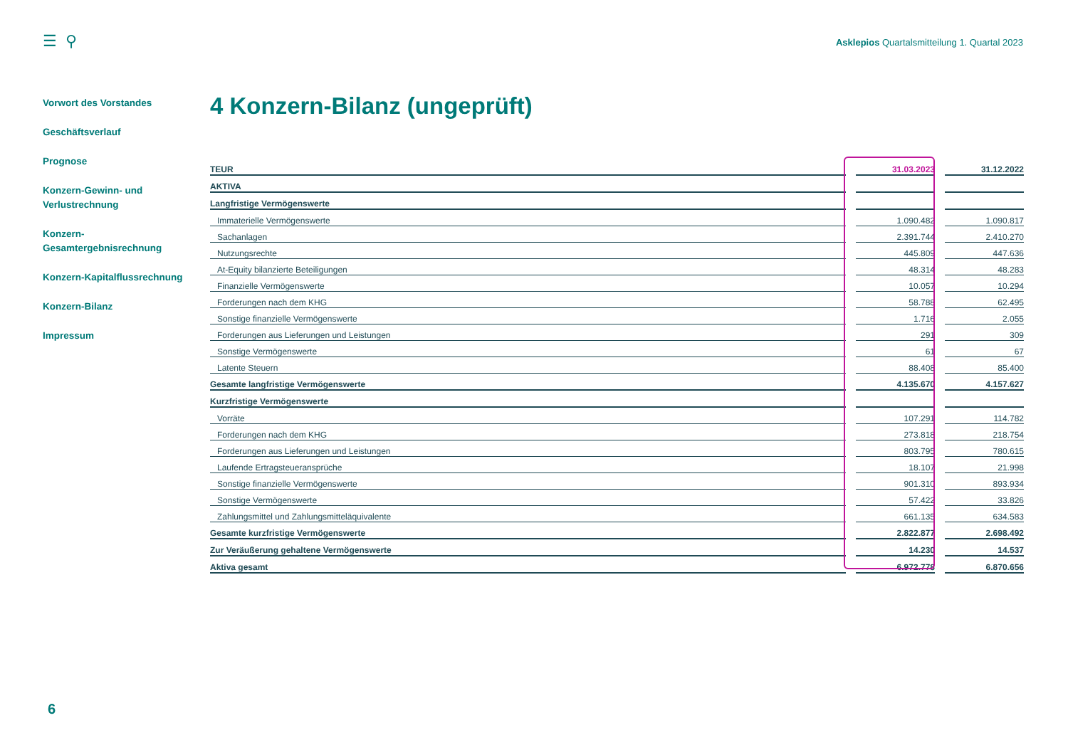☰ ⚲
Asklepios Quartalsmitteilung 1. Quartal 2023
Vorwort des Vorstandes
Geschäftsverlauf
Prognose
Konzern-Gewinn- und Verlustrechnung
Konzern-Gesamtergebnisrechnung
Konzern-Kapitalflussrechnung
Konzern-Bilanz
Impressum
4 Konzern-Bilanz (ungeprüft)
| TEUR | | 31.03.2023 | | 31.12.2022 |
| AKTIVA | | | | |
| Langfristige Vermögenswerte | | | | |
| Immaterielle Vermögenswerte | | 1.090.482 | | 1.090.817 |
| Sachanlagen | | 2.391.744 | | 2.410.270 |
| Nutzungsrechte | | 445.809 | | 447.636 |
| At-Equity bilanzierte Beteiligungen | | 48.314 | | 48.283 |
| Finanzielle Vermögenswerte | | 10.057 | | 10.294 |
| Forderungen nach dem KHG | | 58.788 | | 62.495 |
| Sonstige finanzielle Vermögenswerte | | 1.716 | | 2.055 |
| Forderungen aus Lieferungen und Leistungen | | 291 | | 309 |
| Sonstige Vermögenswerte | | 61 | | 67 |
| Latente Steuern | | 88.408 | | 85.400 |
| Gesamte langfristige Vermögenswerte | | 4.135.670 | | 4.157.627 |
| Kurzfristige Vermögenswerte | | | | |
| Vorräte | | 107.291 | | 114.782 |
| Forderungen nach dem KHG | | 273.818 | | 218.754 |
| Forderungen aus Lieferungen und Leistungen | | 803.795 | | 780.615 |
| Laufende Ertragsteueransprüche | | 18.107 | | 21.998 |
| Sonstige finanzielle Vermögenswerte | | 901.310 | | 893.934 |
| Sonstige Vermögenswerte | | 57.422 | | 33.826 |
| Zahlungsmittel und Zahlungsmitteläquivalente | | 661.135 | | 634.583 |
| Gesamte kurzfristige Vermögenswerte | | 2.822.877 | | 2.698.492 |
| Zur Veräußerung gehaltene Vermögenswerte | | 14.230 | | 14.537 |
| Aktiva gesamt | | 6.972.778 | | 6.870.656 |
6